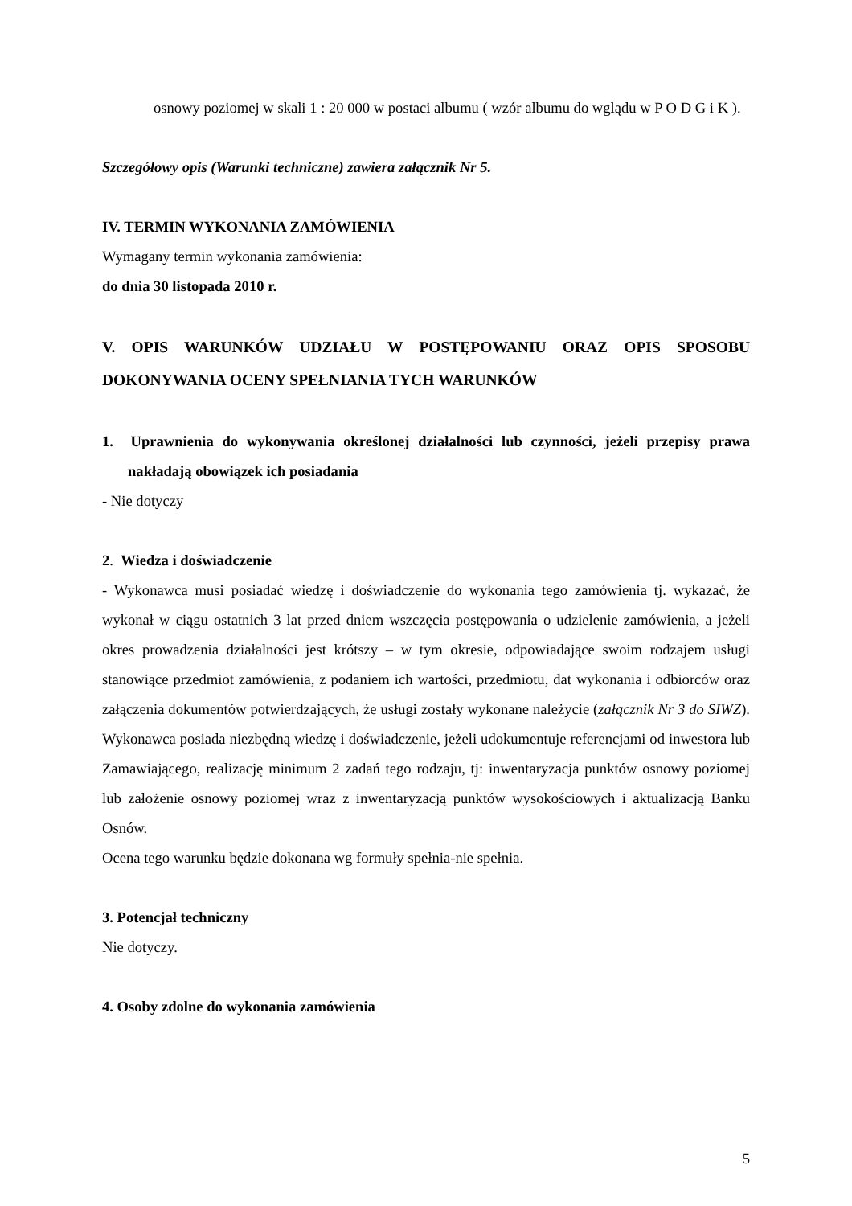osnowy poziomej w skali 1 : 20 000 w postaci albumu ( wzór albumu do wglądu w P O D G i K ).
Szczegółowy opis (Warunki techniczne) zawiera załącznik Nr 5.
IV. TERMIN WYKONANIA ZAMÓWIENIA
Wymagany termin wykonania zamówienia:
do dnia 30 listopada 2010 r.
V. OPIS WARUNKÓW UDZIAŁU W POSTĘPOWANIU ORAZ OPIS SPOSOBU DOKONYWANIA OCENY SPEŁNIANIA TYCH WARUNKÓW
1. Uprawnienia do wykonywania określonej działalności lub czynności, jeżeli przepisy prawa nakładają obowiązek ich posiadania
- Nie dotyczy
2. Wiedza i doświadczenie
- Wykonawca musi posiadać wiedzę i doświadczenie do wykonania tego zamówienia tj. wykazać, że wykonał w ciągu ostatnich 3 lat przed dniem wszczęcia postępowania o udzielenie zamówienia, a jeżeli okres prowadzenia działalności jest krótszy – w tym okresie, odpowiadające swoim rodzajem usługi stanowiące przedmiot zamówienia, z podaniem ich wartości, przedmiotu, dat wykonania i odbiorców oraz załączenia dokumentów potwierdzających, że usługi zostały wykonane należycie (załącznik Nr 3 do SIWZ). Wykonawca posiada niezbędną wiedzę i doświadczenie, jeżeli udokumentuje referencjami od inwestora lub Zamawiającego, realizację minimum 2 zadań tego rodzaju, tj: inwentaryzacja punktów osnowy poziomej lub założenie osnowy poziomej wraz z inwentaryzacją punktów wysokościowych i aktualizacją Banku Osnów.
Ocena tego warunku będzie dokonana wg formuły spełnia-nie spełnia.
3. Potencjał techniczny
Nie dotyczy.
4. Osoby zdolne do wykonania zamówienia
5